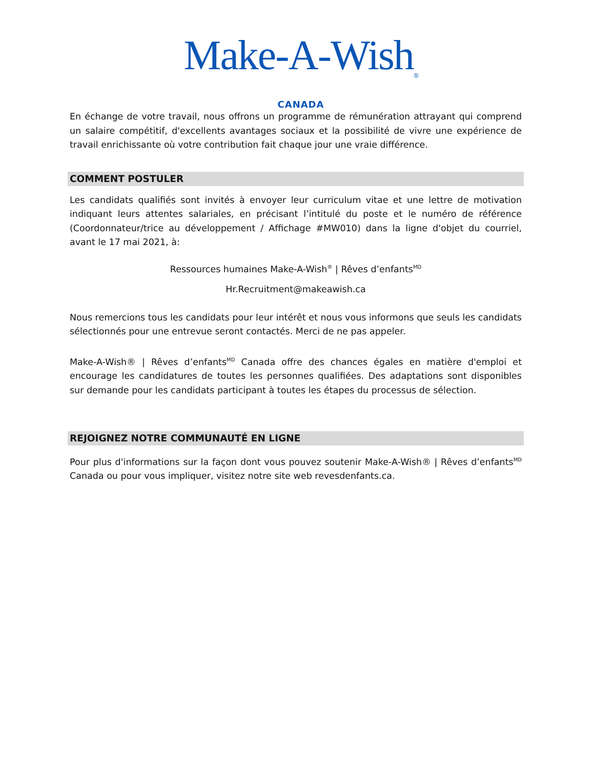Make-A-Wish<sub>®</sub>
CANADA
En échange de votre travail, nous offrons un programme de rémunération attrayant qui comprend un salaire compétitif, d'excellents avantages sociaux et la possibilité de vivre une expérience de travail enrichissante où votre contribution fait chaque jour une vraie différence.
COMMENT POSTULER
Les candidats qualifiés sont invités à envoyer leur curriculum vitae et une lettre de motivation indiquant leurs attentes salariales, en précisant l’intitulé du poste et le numéro de référence (Coordonnateur/trice au développement / Affichage #MW010) dans la ligne d'objet du courriel, avant le 17 mai 2021, à:
Ressources humaines Make-A-Wish<sup>®</sup> | Rêves d’enfants<sup>MD</sup>
Hr.Recruitment@makeawish.ca
Nous remercions tous les candidats pour leur intérêt et nous vous informons que seuls les candidats sélectionnés pour une entrevue seront contactés. Merci de ne pas appeler.
Make-A-Wish® | Rêves d’enfants<sup>MD</sup> Canada offre des chances égales en matière d'emploi et encourage les candidatures de toutes les personnes qualifiées. Des adaptations sont disponibles sur demande pour les candidats participant à toutes les étapes du processus de sélection.
REJOIGNEZ NOTRE COMMUNAUTÉ EN LIGNE
Pour plus d'informations sur la façon dont vous pouvez soutenir Make-A-Wish® | Rêves d’enfants<sup>MD</sup> Canada ou pour vous impliquer, visitez notre site web revesdenfants.ca.